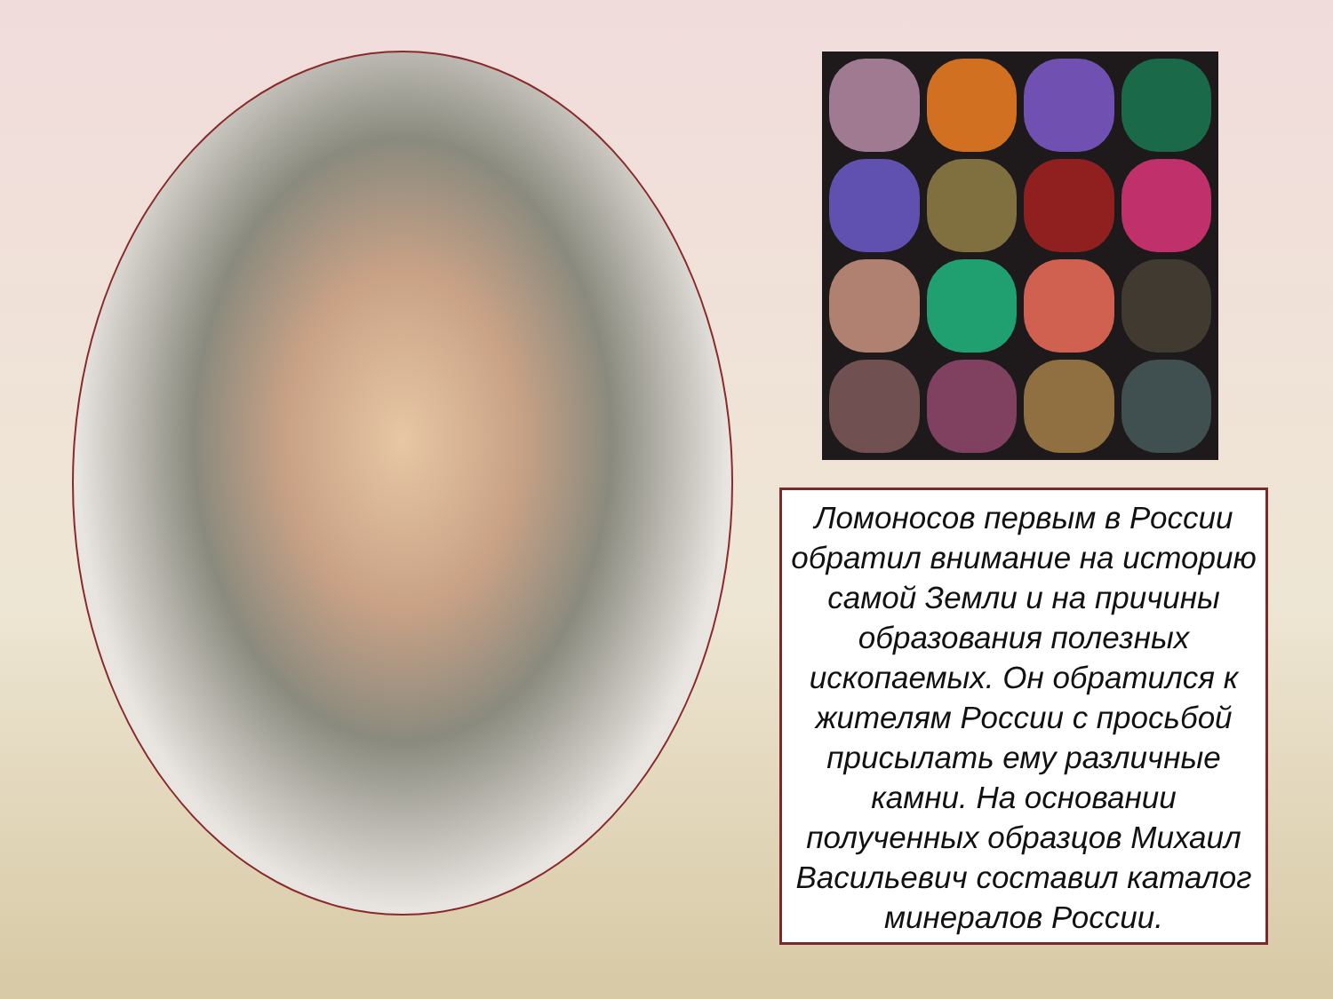Ломоносов первым в России обратил внимание на историю самой Земли и на причины образования полезных ископаемых. Он обратился к жителям России с просьбой присылать ему различные камни. На основании полученных образцов Михаил Васильевич составил каталог минералов России.